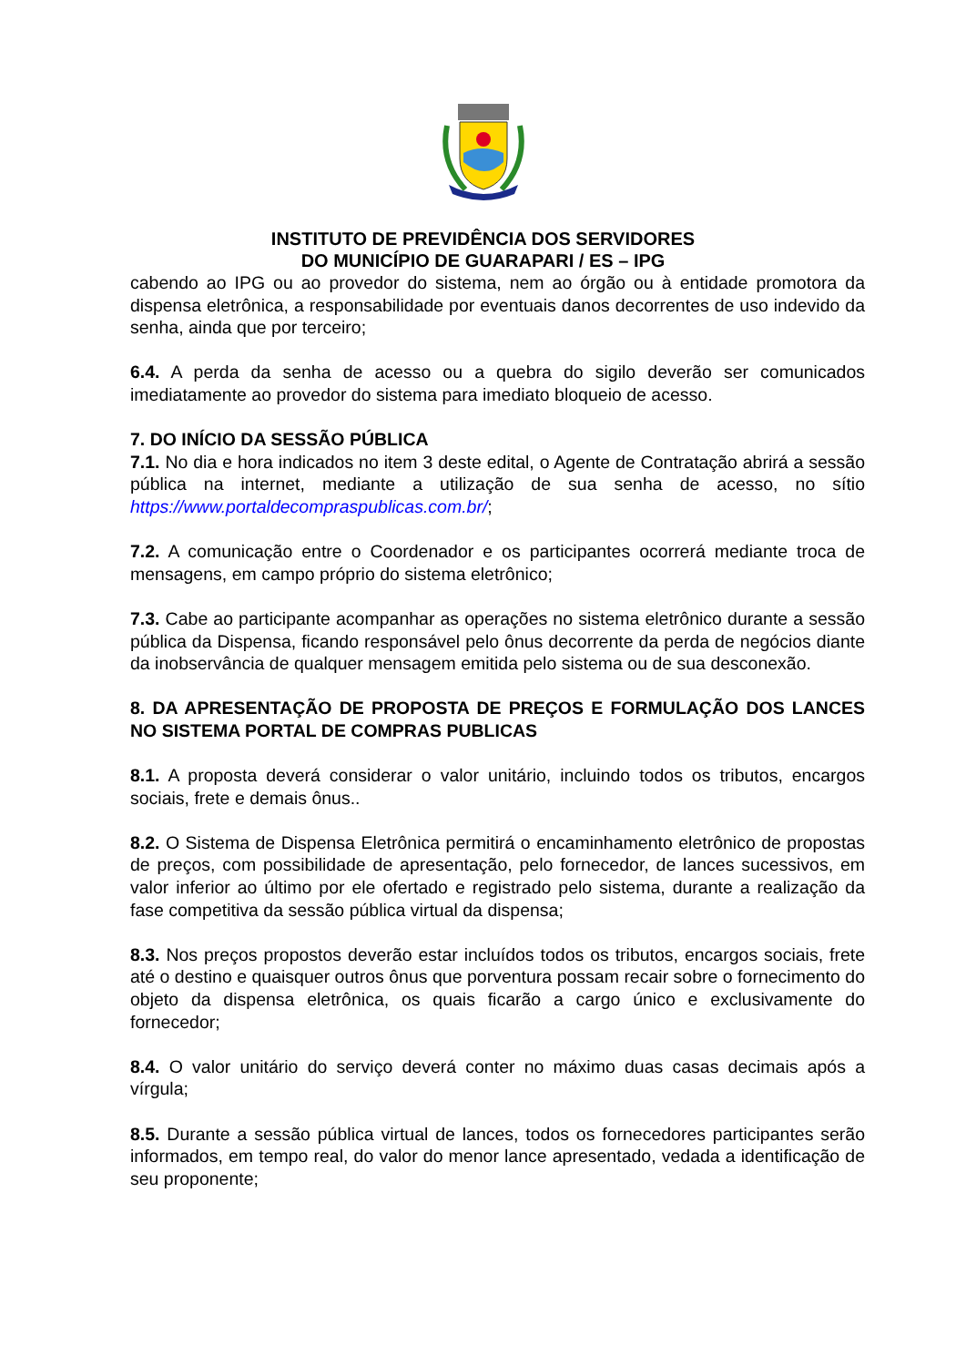INSTITUTO DE PREVIDÊNCIA DOS SERVIDORES
DO MUNICÍPIO DE GUARAPARI / ES – IPG
cabendo ao IPG ou ao provedor do sistema, nem ao órgão ou à entidade promotora da dispensa eletrônica, a responsabilidade por eventuais danos decorrentes de uso indevido da senha, ainda que por terceiro;
6.4. A perda da senha de acesso ou a quebra do sigilo deverão ser comunicados imediatamente ao provedor do sistema para imediato bloqueio de acesso.
7. DO INÍCIO DA SESSÃO PÚBLICA
7.1. No dia e hora indicados no item 3 deste edital, o Agente de Contratação abrirá a sessão pública na internet, mediante a utilização de sua senha de acesso, no sítio https://www.portaldecompraspublicas.com.br/;
7.2. A comunicação entre o Coordenador e os participantes ocorrerá mediante troca de mensagens, em campo próprio do sistema eletrônico;
7.3. Cabe ao participante acompanhar as operações no sistema eletrônico durante a sessão pública da Dispensa, ficando responsável pelo ônus decorrente da perda de negócios diante da inobservância de qualquer mensagem emitida pelo sistema ou de sua desconexão.
8. DA APRESENTAÇÃO DE PROPOSTA DE PREÇOS E FORMULAÇÃO DOS LANCES NO SISTEMA PORTAL DE COMPRAS PUBLICAS
8.1. A proposta deverá considerar o valor unitário, incluindo todos os tributos, encargos sociais, frete e demais ônus..
8.2. O Sistema de Dispensa Eletrônica permitirá o encaminhamento eletrônico de propostas de preços, com possibilidade de apresentação, pelo fornecedor, de lances sucessivos, em valor inferior ao último por ele ofertado e registrado pelo sistema, durante a realização da fase competitiva da sessão pública virtual da dispensa;
8.3. Nos preços propostos deverão estar incluídos todos os tributos, encargos sociais, frete até o destino e quaisquer outros ônus que porventura possam recair sobre o fornecimento do objeto da dispensa eletrônica, os quais ficarão a cargo único e exclusivamente do fornecedor;
8.4. O valor unitário do serviço deverá conter no máximo duas casas decimais após a vírgula;
8.5. Durante a sessão pública virtual de lances, todos os fornecedores participantes serão informados, em tempo real, do valor do menor lance apresentado, vedada a identificação de seu proponente;